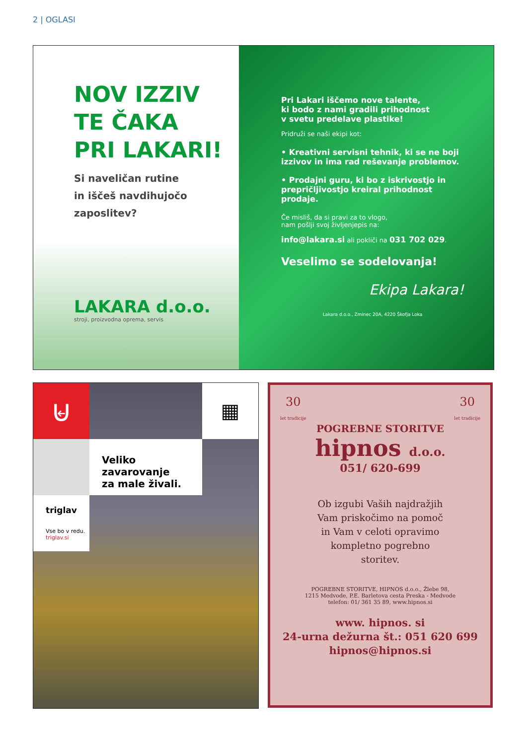2 | OGLASI
NOV IZZIV
TE ČAKA
PRI LAKARI!
Si naveličan rutine
in iščeš navdihujočo
zaposlitev?
LAKARA d.o.o.
stroji, proizvodna oprema, servis
Pri Lakari iščemo nove talente,
ki bodo z nami gradili prihodnost
v svetu predelave plastike!
Pridruži se naši ekipi kot:
• Kreativni servisni tehnik, ki se ne boji izzivov in ima rad reševanje problemov.
• Prodajni guru, ki bo z iskrivostjo in prepričljivostjo kreiral prihodnost prodaje.
Če misliš, da si pravi za to vlogo,
nam pošlji svoj življenjepis na:
info@lakara.si ali pokliči na 031 702 029.
Veselimo se sodelovanja!
Ekipa Lakara!
Lakara d.o.o., Zminec 20A, 4220 Škofja Loka
⊌
▦
Veliko zavarovanje
za male živali.
triglav
Vse bo v redu.
triglav.si
30
let tradicije 30
let tradicije
POGREBNE STORITVE
hipnos d.o.o.
051/ 620-699
Ob izgubi Vaših najdražjih
Vam priskočimo na pomoč
in Vam v celoti opravimo
kompletno pogrebno
storitev.
POGREBNE STORITVE, HIPNOS d.o.o., Žlebe 98,
1215 Medvode, P.E. Barletova cesta Preska - Medvode
telefon: 01/ 361 35 89, www.hipnos.si
www. hipnos. si
24-urna dežurna št.: 051 620 699
hipnos@hipnos.si